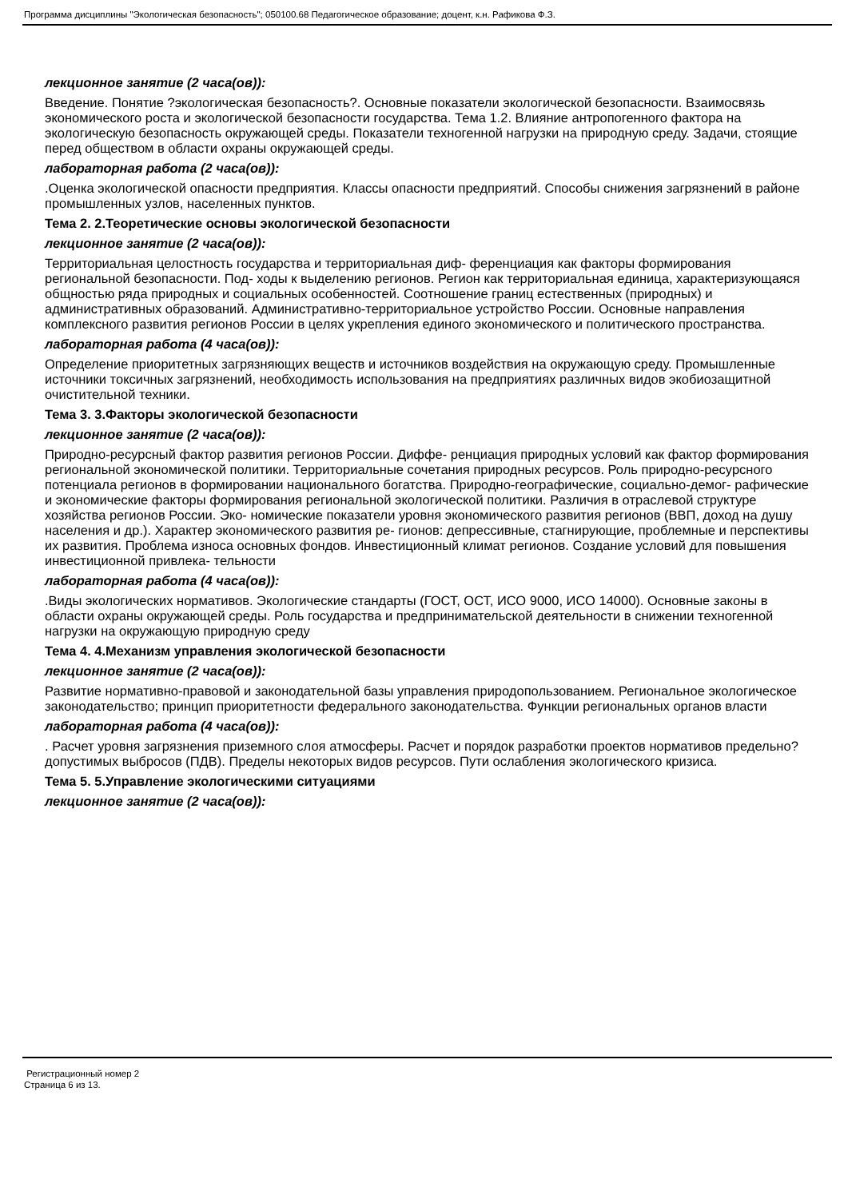Программа дисциплины "Экологическая безопасность"; 050100.68 Педагогическое образование; доцент, к.н. Рафикова Ф.З.
лекционное занятие (2 часа(ов)):
Введение. Понятие ?экологическая безопасность?. Основные показатели экологической безопасности. Взаимосвязь экономического роста и экологической безопасности государства. Тема 1.2. Влияние антропогенного фактора на экологическую безопасность окружающей среды. Показатели техногенной нагрузки на природную среду. Задачи, стоящие перед обществом в области охраны окружающей среды.
лабораторная работа (2 часа(ов)):
.Оценка экологической опасности предприятия. Классы опасности предприятий. Способы снижения загрязнений в районе промышленных узлов, населенных пунктов.
Тема 2. 2.Теоретические основы экологической безопасности
лекционное занятие (2 часа(ов)):
Территориальная целостность государства и территориальная диф- ференциация как факторы формирования региональной безопасности. Под- ходы к выделению регионов. Регион как территориальная единица, характеризующаяся общностью ряда природных и социальных особенностей. Соотношение границ естественных (природных) и административных образований. Административно-территориальное устройство России. Основные направления комплексного развития регионов России в целях укрепления единого экономического и политического пространства.
лабораторная работа (4 часа(ов)):
Определение приоритетных загрязняющих веществ и источников воздействия на окружающую среду. Промышленные источники токсичных загрязнений, необходимость использования на предприятиях различных видов экобиозащитной очистительной техники.
Тема 3. 3.Факторы экологической безопасности
лекционное занятие (2 часа(ов)):
Природно-ресурсный фактор развития регионов России. Диффе- ренциация природных условий как фактор формирования региональной экономической политики. Территориальные сочетания природных ресурсов. Роль природно-ресурсного потенциала регионов в формировании национального богатства. Природно-географические, социально-демог- рафические и экономические факторы формирования региональной экологической политики. Различия в отраслевой структуре хозяйства регионов России. Эко- номические показатели уровня экономического развития регионов (ВВП, доход на душу населения и др.). Характер экономического развития ре- гионов: депрессивные, стагнирующие, проблемные и перспективы их развития. Проблема износа основных фондов. Инвестиционный климат регионов. Создание условий для повышения инвестиционной привлека- тельности
лабораторная работа (4 часа(ов)):
.Виды экологических нормативов. Экологические стандарты (ГОСТ, ОСТ, ИСО 9000, ИСО 14000). Основные законы в области охраны окружающей среды. Роль государства и предпринимательской деятельности в снижении техногенной нагрузки на окружающую природную среду
Тема 4. 4.Механизм управления экологической безопасности
лекционное занятие (2 часа(ов)):
Развитие нормативно-правовой и законодательной базы управления природопользованием. Региональное экологическое законодательство; принцип приоритетности федерального законодательства. Функции региональных органов власти
лабораторная работа (4 часа(ов)):
. Расчет уровня загрязнения приземного слоя атмосферы. Расчет и порядок разработки проектов нормативов предельно?допустимых выбросов (ПДВ). Пределы некоторых видов ресурсов. Пути ослабления экологического кризиса.
Тема 5. 5.Управление экологическими ситуациями
лекционное занятие (2 часа(ов)):
Регистрационный номер 2
Страница 6 из 13.